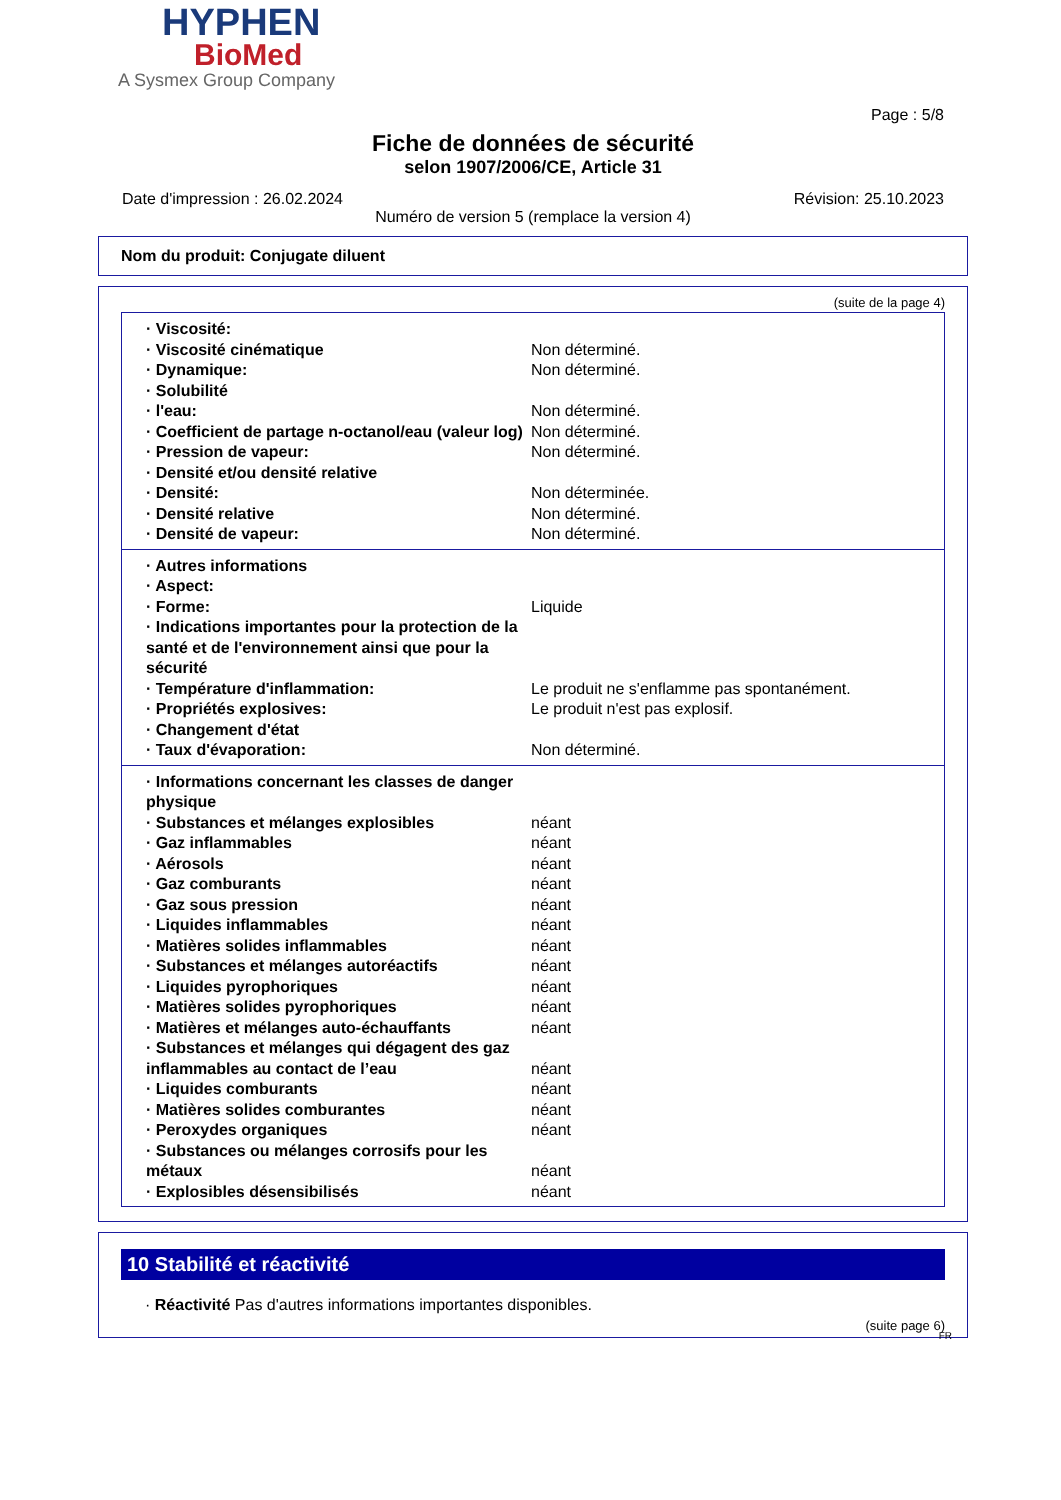HYPHEN
BioMed
A Sysmex Group Company
Page : 5/8
Fiche de données de sécurité
selon 1907/2006/CE, Article 31
Date d'impression : 26.02.2024 Révision: 25.10.2023
Numéro de version 5 (remplace la version 4)
Nom du produit: Conjugate diluent
(suite de la page 4)
| · Viscosité: | |
| · Viscosité cinématique | Non déterminé. |
| · Dynamique: | Non déterminé. |
| · Solubilité | |
| · l'eau: | Non déterminé. |
| · Coefficient de partage n-octanol/eau (valeur log) | Non déterminé. |
| · Pression de vapeur: | Non déterminé. |
| · Densité et/ou densité relative | |
| · Densité: | Non déterminée. |
| · Densité relative | Non déterminé. |
| · Densité de vapeur: | Non déterminé. |
| · Autres informations | |
| · Aspect: | |
| · Forme: | Liquide |
| · Indications importantes pour la protection de la santé et de l'environnement ainsi que pour la sécurité | |
| · Température d'inflammation: | Le produit ne s'enflamme pas spontanément. |
| · Propriétés explosives: | Le produit n'est pas explosif. |
| · Changement d'état | |
| · Taux d'évaporation: | Non déterminé. |
| · Informations concernant les classes de danger physique | |
| · Substances et mélanges explosibles | néant |
| · Gaz inflammables | néant |
| · Aérosols | néant |
| · Gaz comburants | néant |
| · Gaz sous pression | néant |
| · Liquides inflammables | néant |
| · Matières solides inflammables | néant |
| · Substances et mélanges autoréactifs | néant |
| · Liquides pyrophoriques | néant |
| · Matières solides pyrophoriques | néant |
| · Matières et mélanges auto-échauffants | néant |
| · Substances et mélanges qui dégagent des gaz inflammables au contact de l’eau | néant |
| · Liquides comburants | néant |
| · Matières solides comburantes | néant |
| · Peroxydes organiques | néant |
| · Substances ou mélanges corrosifs pour les métaux | néant |
| · Explosibles désensibilisés | néant |
10 Stabilité et réactivité
· Réactivité Pas d'autres informations importantes disponibles.
(suite page 6)
FR